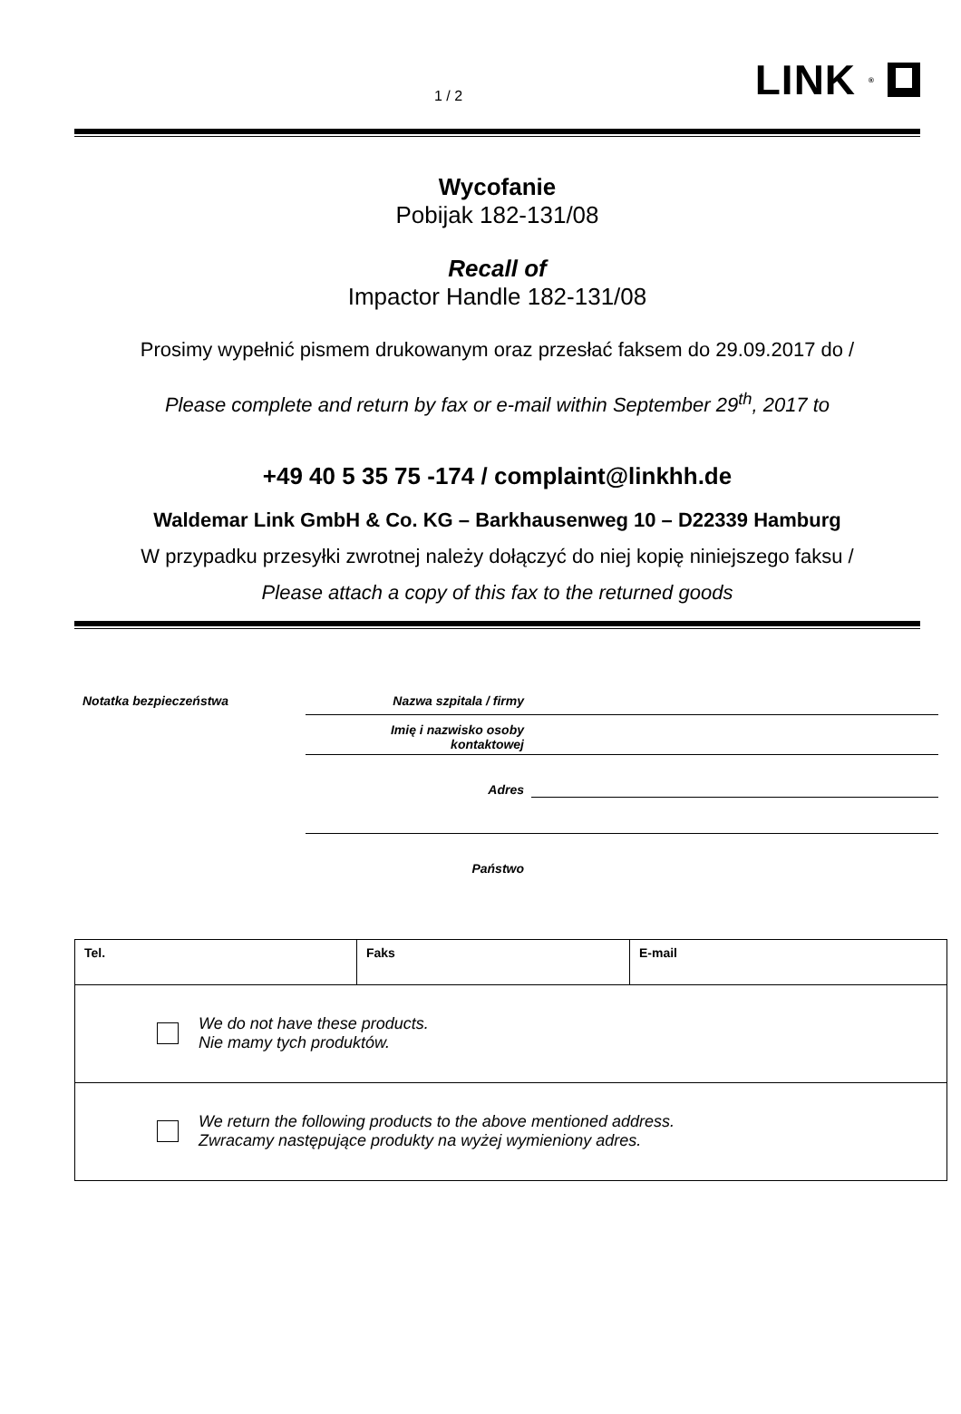1 / 2 LINK<sup>®</sup>
Wycofanie
Pobijak 182-131/08
Recall of
Impactor Handle 182-131/08
Prosimy wypełnić pismem drukowanym oraz przesłać faksem do 29.09.2017 do /
Please complete and return by fax or e-mail within September 29<sup>th</sup>, 2017 to
+49 40 5 35 75 -174 / complaint@linkhh.de
Waldemar Link GmbH & Co. KG – Barkhausenweg 10 – D22339 Hamburg
W przypadku przesyłki zwrotnej należy dołączyć do niej kopię niniejszego faksu /
Please attach a copy of this fax to the returned goods
| Notatka bezpieczeństwa | Nazwa szpitala / firmy | |
| | Imię i nazwisko osoby kontaktowej | |
| | Adres | |
| | Państwo | |
| Tel. | Faks | E-mail |
| We do not have these products. Nie mamy tych produktów. | | |
| We return the following products to the above mentioned address. Zwracamy następujące produkty na wyżej wymieniony adres. | | |